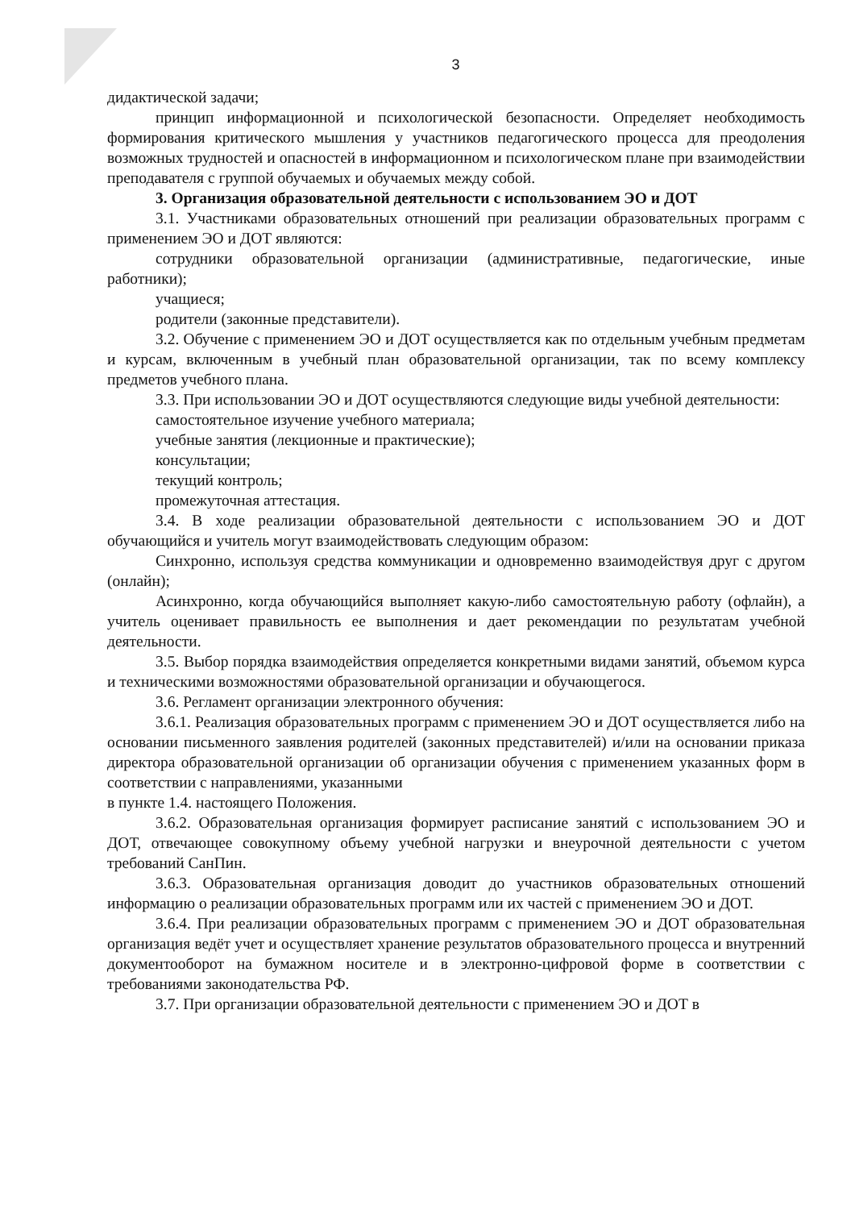3
дидактической задачи;
принцип информационной и психологической безопасности. Определяет необходимость формирования критического мышления у участников педагогического процесса для преодоления возможных трудностей и опасностей в информационном и психологическом плане при взаимодействии преподавателя с группой обучаемых и обучаемых между собой.
3. Организация образовательной деятельности с использованием ЭО и ДОТ
3.1. Участниками образовательных отношений при реализации образовательных программ с применением ЭО и ДОТ являются:
сотрудники образовательной организации (административные, педагогические, иные работники);
учащиеся;
родители (законные представители).
3.2. Обучение с применением ЭО и ДОТ осуществляется как по отдельным учебным предметам и курсам, включенным в учебный план образовательной организации, так по всему комплексу предметов учебного плана.
3.3. При использовании ЭО и ДОТ осуществляются следующие виды учебной деятельности:
самостоятельное изучение учебного материала;
учебные занятия (лекционные и практические);
консультации;
текущий контроль;
промежуточная аттестация.
3.4. В ходе реализации образовательной деятельности с использованием ЭО и ДОТ обучающийся и учитель могут взаимодействовать следующим образом:
Синхронно, используя средства коммуникации и одновременно взаимодействуя друг с другом (онлайн);
Асинхронно, когда обучающийся выполняет какую-либо самостоятельную работу (офлайн), а учитель оценивает правильность ее выполнения и дает рекомендации по результатам учебной деятельности.
3.5. Выбор порядка взаимодействия определяется конкретными видами занятий, объемом курса и техническими возможностями образовательной организации и обучающегося.
3.6. Регламент организации электронного обучения:
3.6.1. Реализация образовательных программ с применением ЭО и ДОТ осуществляется либо на основании письменного заявления родителей (законных представителей) и/или на основании приказа директора образовательной организации об организации обучения с применением указанных форм в соответствии с направлениями, указанными
в пункте 1.4. настоящего Положения.
3.6.2. Образовательная организация формирует расписание занятий с использованием ЭО и ДОТ, отвечающее совокупному объему учебной нагрузки и внеурочной деятельности с учетом требований СанПин.
3.6.3. Образовательная организация доводит до участников образовательных отношений информацию о реализации образовательных программ или их частей с применением ЭО и ДОТ.
3.6.4. При реализации образовательных программ с применением ЭО и ДОТ образовательная организация ведёт учет и осуществляет хранение результатов образовательного процесса и внутренний документооборот на бумажном носителе и в электронно-цифровой форме в соответствии с требованиями законодательства РФ.
3.7. При организации образовательной деятельности с применением ЭО и ДОТ в